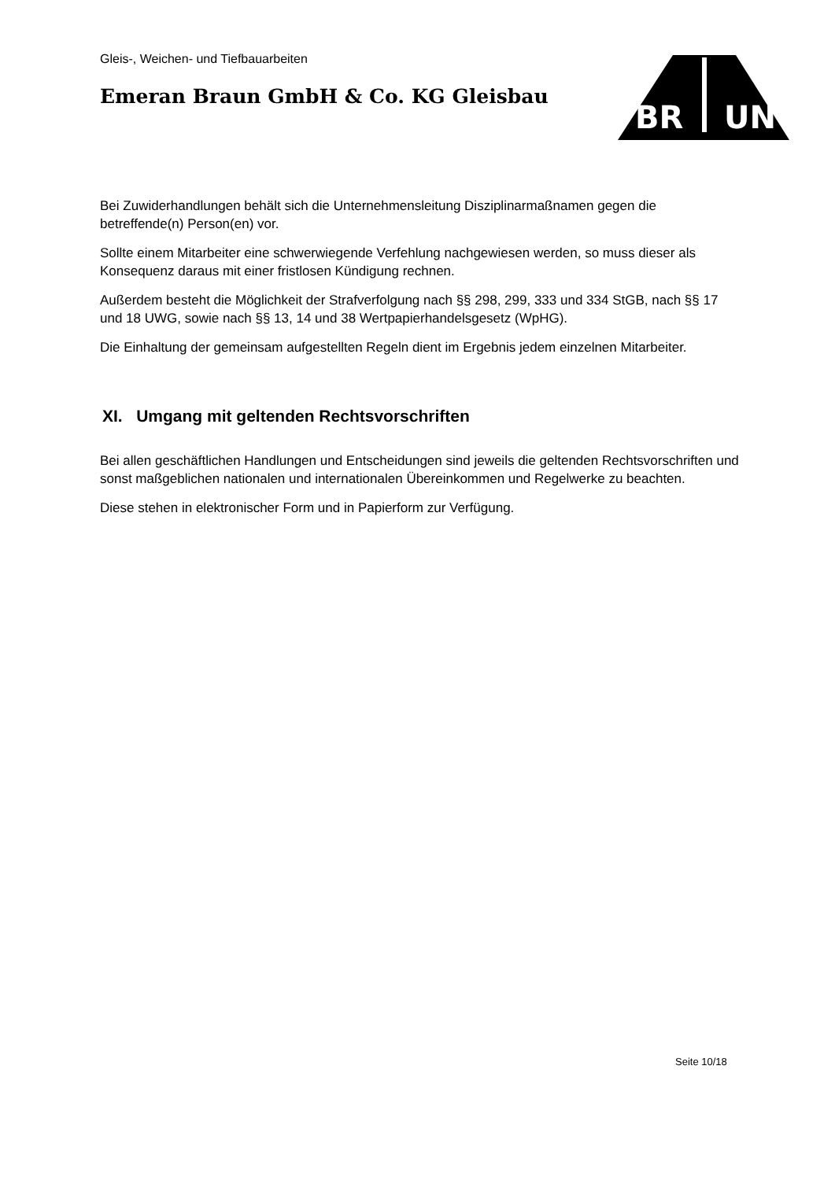Gleis-, Weichen- und Tiefbauarbeiten
Emeran Braun GmbH & Co. KG Gleisbau
BR
UN
Bei Zuwiderhandlungen behält sich die Unternehmensleitung Disziplinarmaßnamen gegen die betreffende(n) Person(en) vor.
Sollte einem Mitarbeiter eine schwerwiegende Verfehlung nachgewiesen werden, so muss dieser als Konsequenz daraus mit einer fristlosen Kündigung rechnen.
Außerdem besteht die Möglichkeit der Strafverfolgung nach §§ 298, 299, 333 und 334 StGB, nach §§ 17 und 18 UWG, sowie nach §§ 13, 14 und 38 Wertpapierhandelsgesetz (WpHG).
Die Einhaltung der gemeinsam aufgestellten Regeln dient im Ergebnis jedem einzelnen Mitarbeiter.
XI. Umgang mit geltenden Rechtsvorschriften
Bei allen geschäftlichen Handlungen und Entscheidungen sind jeweils die geltenden Rechtsvorschriften und sonst maßgeblichen nationalen und internationalen Übereinkommen und Regelwerke zu beachten.
Diese stehen in elektronischer Form und in Papierform zur Verfügung.
Seite 10/18